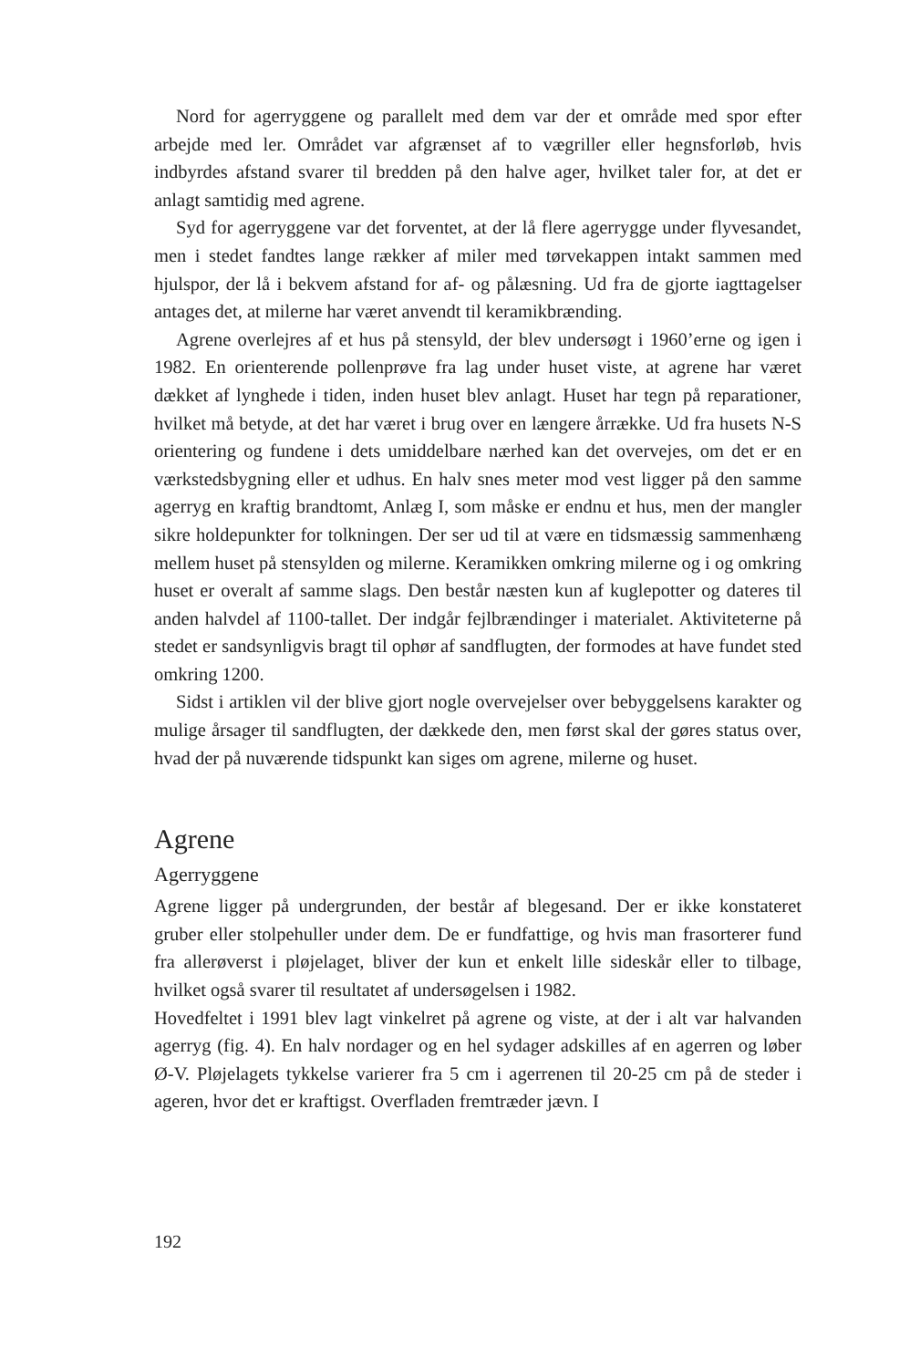Nord for agerryggene og parallelt med dem var der et område med spor efter arbejde med ler. Området var afgrænset af to vægriller eller hegnsforløb, hvis indbyrdes afstand svarer til bredden på den halve ager, hvilket taler for, at det er anlagt samtidig med agrene.
Syd for agerryggene var det forventet, at der lå flere agerrygge under flyvesandet, men i stedet fandtes lange rækker af miler med tørvekappen intakt sammen med hjulspor, der lå i bekvem afstand for af- og pålæsning. Ud fra de gjorte iagttagelser antages det, at milerne har været anvendt til keramikbrænding.
Agrene overlejres af et hus på stensyld, der blev undersøgt i 1960’erne og igen i 1982. En orienterende pollenprøve fra lag under huset viste, at agrene har været dækket af lynghede i tiden, inden huset blev anlagt. Huset har tegn på reparationer, hvilket må betyde, at det har været i brug over en længere årrække. Ud fra husets N-S orientering og fundene i dets umiddelbare nærhed kan det overvejes, om det er en værkstedsbygning eller et udhus. En halv snes meter mod vest ligger på den samme agerryg en kraftig brandtomt, Anlæg I, som måske er endnu et hus, men der mangler sikre holdepunkter for tolkningen. Der ser ud til at være en tidsmæssig sammenhæng mellem huset på stensylden og milerne. Keramikken omkring milerne og i og omkring huset er overalt af samme slags. Den består næsten kun af kuglepotter og dateres til anden halvdel af 1100-tallet. Der indgår fejlbrændinger i materialet. Aktiviteterne på stedet er sandsynligvis bragt til ophør af sandflugten, der formodes at have fundet sted omkring 1200.
Sidst i artiklen vil der blive gjort nogle overvejelser over bebyggelsens karakter og mulige årsager til sandflugten, der dækkede den, men først skal der gøres status over, hvad der på nuværende tidspunkt kan siges om agrene, milerne og huset.
Agrene
Agerryggene
Agrene ligger på undergrunden, der består af blegesand. Der er ikke konstateret gruber eller stolpehuller under dem. De er fundfattige, og hvis man frasorterer fund fra allerøverst i pløjelaget, bliver der kun et enkelt lille sideskår eller to tilbage, hvilket også svarer til resultatet af undersøgelsen i 1982.
Hovedfeltet i 1991 blev lagt vinkelret på agrene og viste, at der i alt var halvanden agerryg (fig. 4). En halv nordager og en hel sydager adskilles af en agerren og løber Ø-V. Pløjelagets tykkelse varierer fra 5 cm i agerrenen til 20-25 cm på de steder i ageren, hvor det er kraftigst. Overfladen fremtræder jævn. I
192